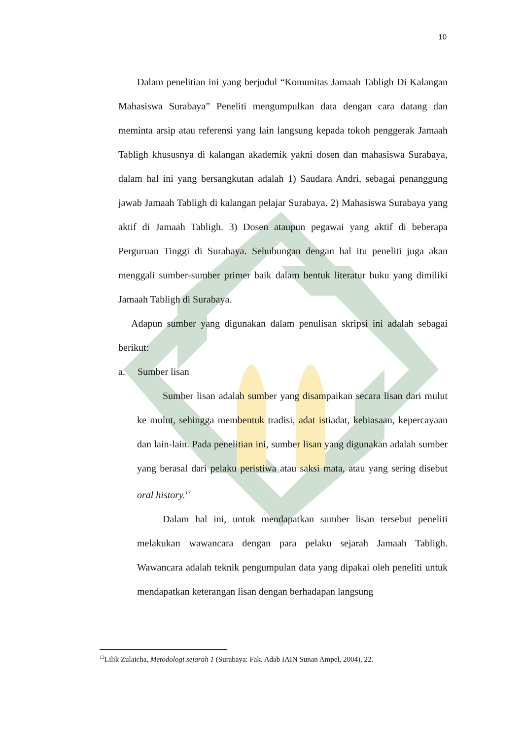10
Dalam penelitian ini yang berjudul “Komunitas Jamaah Tabligh Di Kalangan Mahasiswa Surabaya” Peneliti mengumpulkan data dengan cara datang dan meminta arsip atau referensi yang lain langsung kepada tokoh penggerak Jamaah Tabligh khususnya di kalangan akademik yakni dosen dan mahasiswa Surabaya, dalam hal ini yang bersangkutan adalah 1) Saudara Andri, sebagai penanggung jawab Jamaah Tabligh di kalangan pelajar Surabaya. 2) Mahasiswa Surabaya yang aktif di Jamaah Tabligh. 3) Dosen ataupun pegawai yang aktif di beberapa Perguruan Tinggi di Surabaya. Sehubungan dengan hal itu peneliti juga akan menggali sumber-sumber primer baik dalam bentuk literatur buku yang dimiliki Jamaah Tabligh di Surabaya.
Adapun sumber yang digunakan dalam penulisan skripsi ini adalah sebagai berikut:
a. Sumber lisan
Sumber lisan adalah sumber yang disampaikan secara lisan dari mulut ke mulut, sehingga membentuk tradisi, adat istiadat, kebiasaan, kepercayaan dan lain-lain. Pada penelitian ini, sumber lisan yang digunakan adalah sumber yang berasal dari pelaku peristiwa atau saksi mata, atau yang sering disebut oral history.<sup>13</sup>
Dalam hal ini, untuk mendapatkan sumber lisan tersebut peneliti melakukan wawancara dengan para pelaku sejarah Jamaah Tabligh. Wawancara adalah teknik pengumpulan data yang dipakai oleh peneliti untuk mendapatkan keterangan lisan dengan berhadapan langsung
<sup>13</sup> Lilik Zulaicha, Metodologi sejarah 1 (Surabaya: Fak. Adab IAIN Sunan Ampel, 2004), 22.